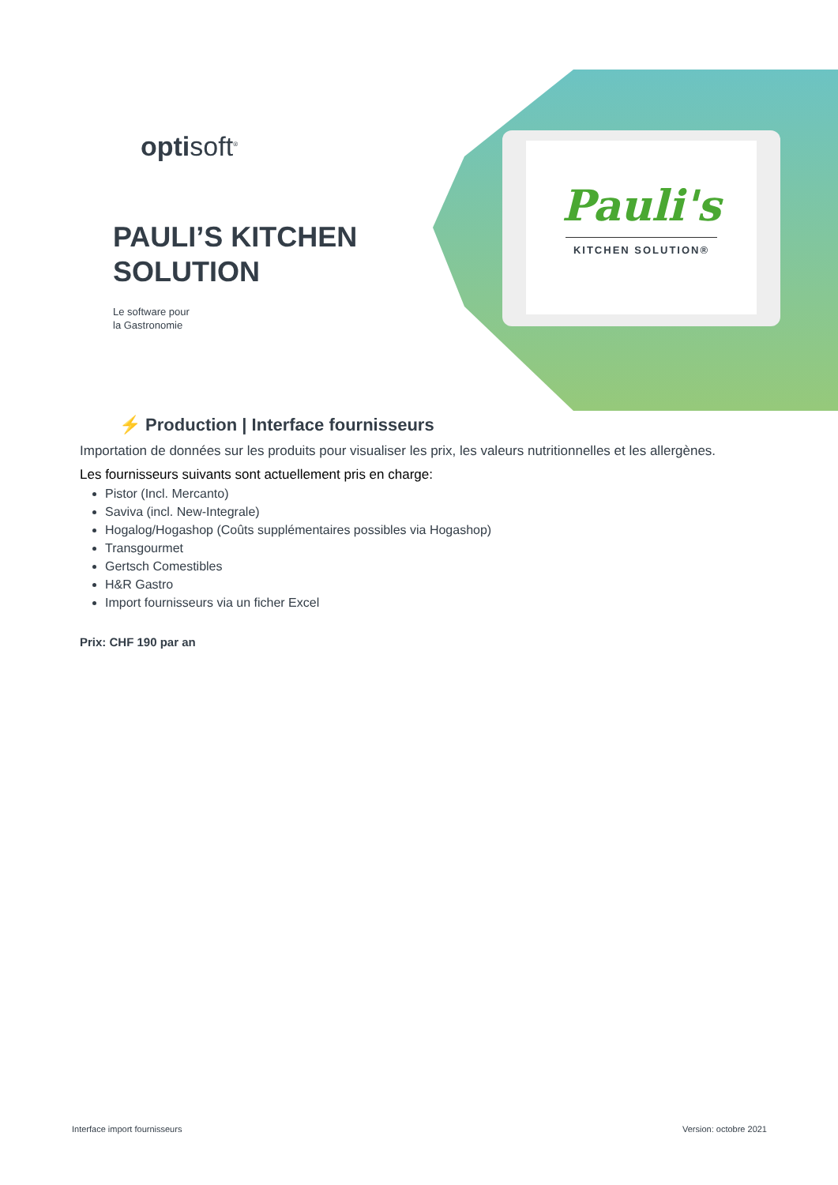Pauli's
KITCHEN SOLUTION®
optisoft<sup>®</sup>
PAULI’S KITCHEN
SOLUTION
Le software pour
la Gastronomie
⚡ Production | Interface fournisseurs
Importation de données sur les produits pour visualiser les prix, les valeurs nutritionnelles et les allergènes.
Les fournisseurs suivants sont actuellement pris en charge:
Pistor (Incl. Mercanto)
Saviva (incl. New-Integrale)
Hogalog/Hogashop (Coûts supplémentaires possibles via Hogashop)
Transgourmet
Gertsch Comestibles
H&R Gastro
Import fournisseurs via un ficher Excel
Prix: CHF 190 par an
Interface import fournisseurs Version: octobre 2021